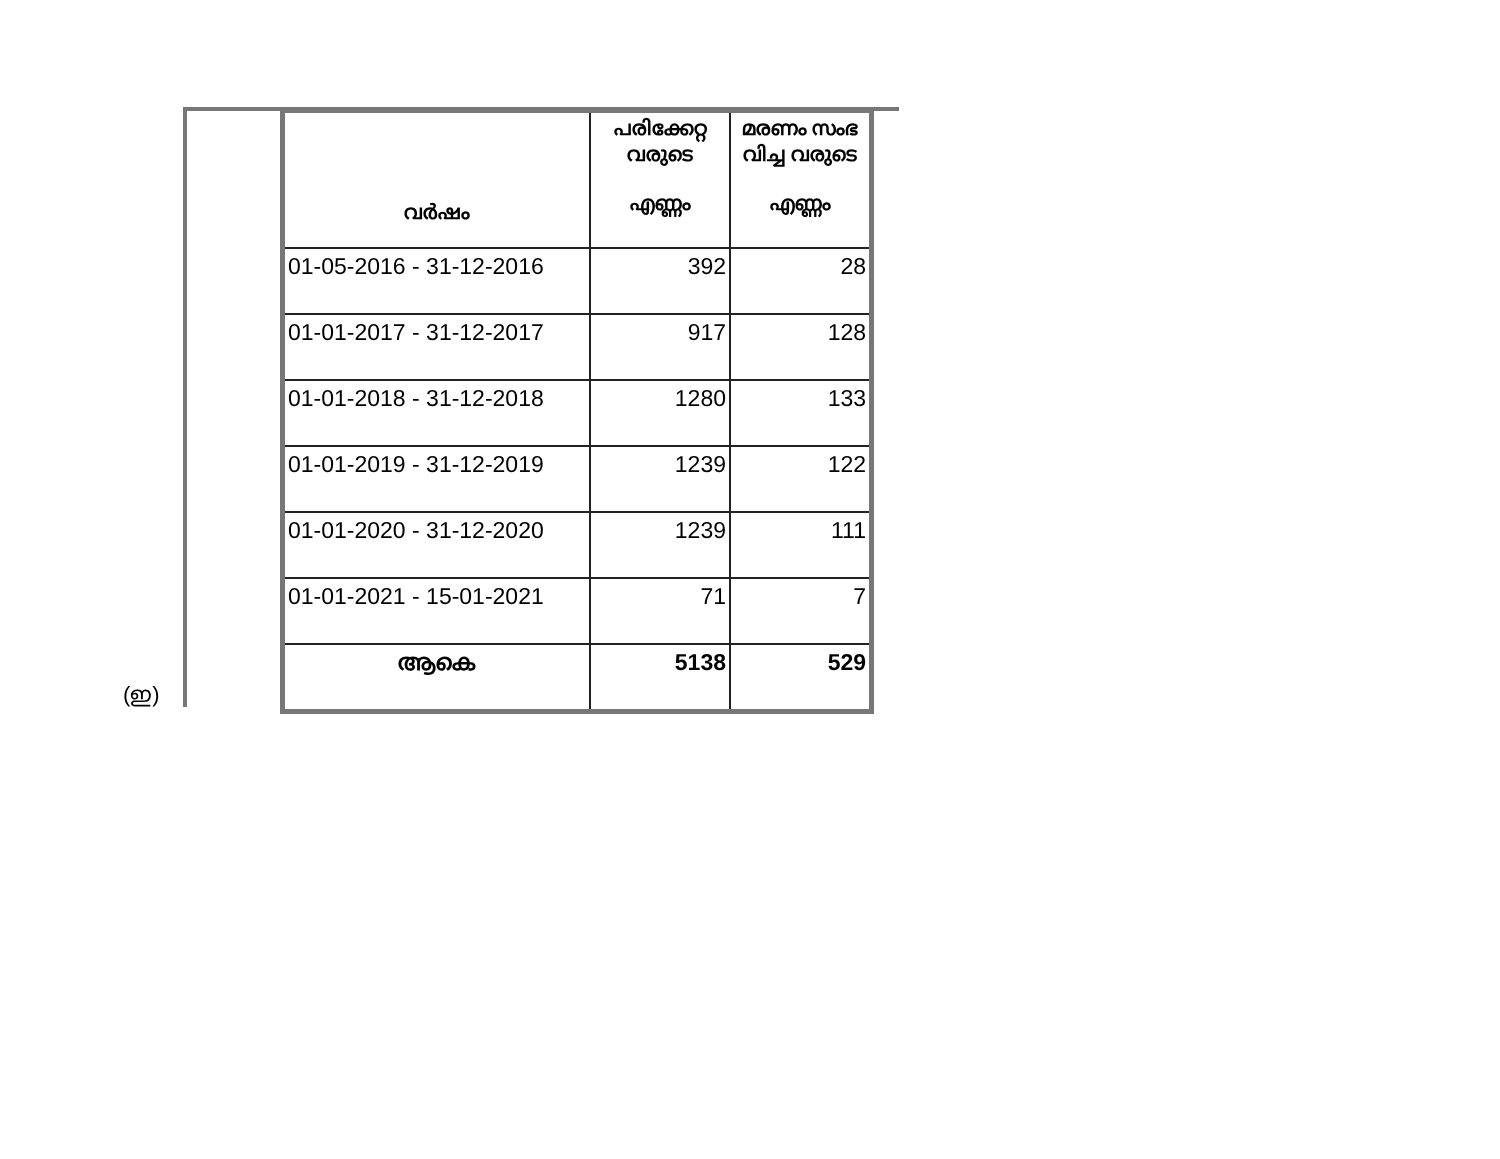(ഇ)
| വർഷം | പരിക്കേറ്റ വരുടെ എണ്ണം | മരണം സംഭ വിച്ച വരുടെ എണ്ണം |
| --- | --- | --- |
| 01-05-2016 - 31-12-2016 | 392 | 28 |
| 01-01-2017 - 31-12-2017 | 917 | 128 |
| 01-01-2018 - 31-12-2018 | 1280 | 133 |
| 01-01-2019 - 31-12-2019 | 1239 | 122 |
| 01-01-2020 - 31-12-2020 | 1239 | 111 |
| 01-01-2021 - 15-01-2021 | 71 | 7 |
| ആകെ | 5138 | 529 |